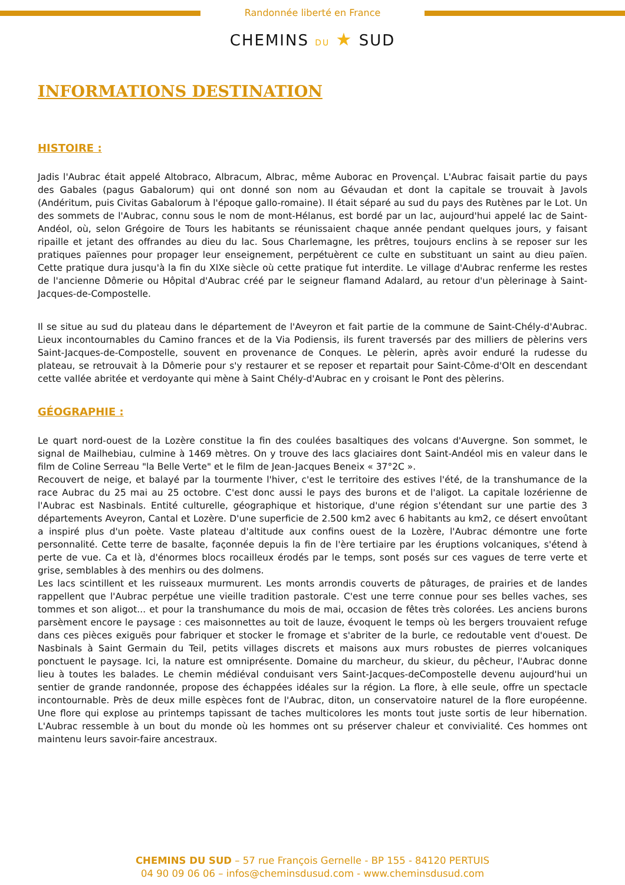Randonnée liberté en France
CHEMINS DU ★ SUD
INFORMATIONS DESTINATION
HISTOIRE :
Jadis l'Aubrac était appelé Altobraco, Albracum, Albrac, même Auborac en Provençal. L'Aubrac faisait partie du pays des Gabales (pagus Gabalorum) qui ont donné son nom au Gévaudan et dont la capitale se trouvait à Javols (Andéritum, puis Civitas Gabalorum à l'époque gallo-romaine). Il était séparé au sud du pays des Rutènes par le Lot. Un des sommets de l'Aubrac, connu sous le nom de mont-Hélanus, est bordé par un lac, aujourd'hui appelé lac de Saint-Andéol, où, selon Grégoire de Tours les habitants se réunissaient chaque année pendant quelques jours, y faisant ripaille et jetant des offrandes au dieu du lac. Sous Charlemagne, les prêtres, toujours enclins à se reposer sur les pratiques païennes pour propager leur enseignement, perpétuèrent ce culte en substituant un saint au dieu païen. Cette pratique dura jusqu'à la fin du XIXe siècle où cette pratique fut interdite. Le village d'Aubrac renferme les restes de l'ancienne Dômerie ou Hôpital d'Aubrac créé par le seigneur flamand Adalard, au retour d'un pèlerinage à Saint-Jacques-de-Compostelle.
Il se situe au sud du plateau dans le département de l'Aveyron et fait partie de la commune de Saint-Chély-d'Aubrac. Lieux incontournables du Camino frances et de la Via Podiensis, ils furent traversés par des milliers de pèlerins vers Saint-Jacques-de-Compostelle, souvent en provenance de Conques. Le pèlerin, après avoir enduré la rudesse du plateau, se retrouvait à la Dômerie pour s'y restaurer et se reposer et repartait pour Saint-Côme-d'Olt en descendant cette vallée abritée et verdoyante qui mène à Saint Chély-d'Aubrac en y croisant le Pont des pèlerins.
GÉOGRAPHIE :
Le quart nord-ouest de la Lozère constitue la fin des coulées basaltiques des volcans d'Auvergne. Son sommet, le signal de Mailhebiau, culmine à 1469 mètres. On y trouve des lacs glaciaires dont Saint-Andéol mis en valeur dans le film de Coline Serreau "la Belle Verte" et le film de Jean-Jacques Beneix « 37°2C ».
Recouvert de neige, et balayé par la tourmente l'hiver, c'est le territoire des estives l'été, de la transhumance de la race Aubrac du 25 mai au 25 octobre. C'est donc aussi le pays des burons et de l'aligot. La capitale lozérienne de l'Aubrac est Nasbinals. Entité culturelle, géographique et historique, d'une région s'étendant sur une partie des 3 départements Aveyron, Cantal et Lozère. D'une superficie de 2.500 km2 avec 6 habitants au km2, ce désert envoûtant a inspiré plus d'un poète. Vaste plateau d'altitude aux confins ouest de la Lozère, l'Aubrac démontre une forte personnalité. Cette terre de basalte, façonnée depuis la fin de l'ère tertiaire par les éruptions volcaniques, s'étend à perte de vue. Ca et là, d'énormes blocs rocailleux érodés par le temps, sont posés sur ces vagues de terre verte et grise, semblables à des menhirs ou des dolmens.
Les lacs scintillent et les ruisseaux murmurent. Les monts arrondis couverts de pâturages, de prairies et de landes rappellent que l'Aubrac perpétue une vieille tradition pastorale. C'est une terre connue pour ses belles vaches, ses tommes et son aligot... et pour la transhumance du mois de mai, occasion de fêtes très colorées. Les anciens burons parsèment encore le paysage : ces maisonnettes au toit de lauze, évoquent le temps où les bergers trouvaient refuge dans ces pièces exiguës pour fabriquer et stocker le fromage et s'abriter de la burle, ce redoutable vent d'ouest. De Nasbinals à Saint Germain du Teil, petits villages discrets et maisons aux murs robustes de pierres volcaniques ponctuent le paysage. Ici, la nature est omniprésente. Domaine du marcheur, du skieur, du pêcheur, l'Aubrac donne lieu à toutes les balades. Le chemin médiéval conduisant vers Saint-Jacques-deCompostelle devenu aujourd'hui un sentier de grande randonnée, propose des échappées idéales sur la région. La flore, à elle seule, offre un spectacle incontournable. Près de deux mille espèces font de l'Aubrac, diton, un conservatoire naturel de la flore européenne. Une flore qui explose au printemps tapissant de taches multicolores les monts tout juste sortis de leur hibernation. L'Aubrac ressemble à un bout du monde où les hommes ont su préserver chaleur et convivialité. Ces hommes ont maintenu leurs savoir-faire ancestraux.
CHEMINS DU SUD – 57 rue François Gernelle - BP 155 - 84120 PERTUIS
04 90 09 06 06 – infos@cheminsdusud.com - www.cheminsdusud.com